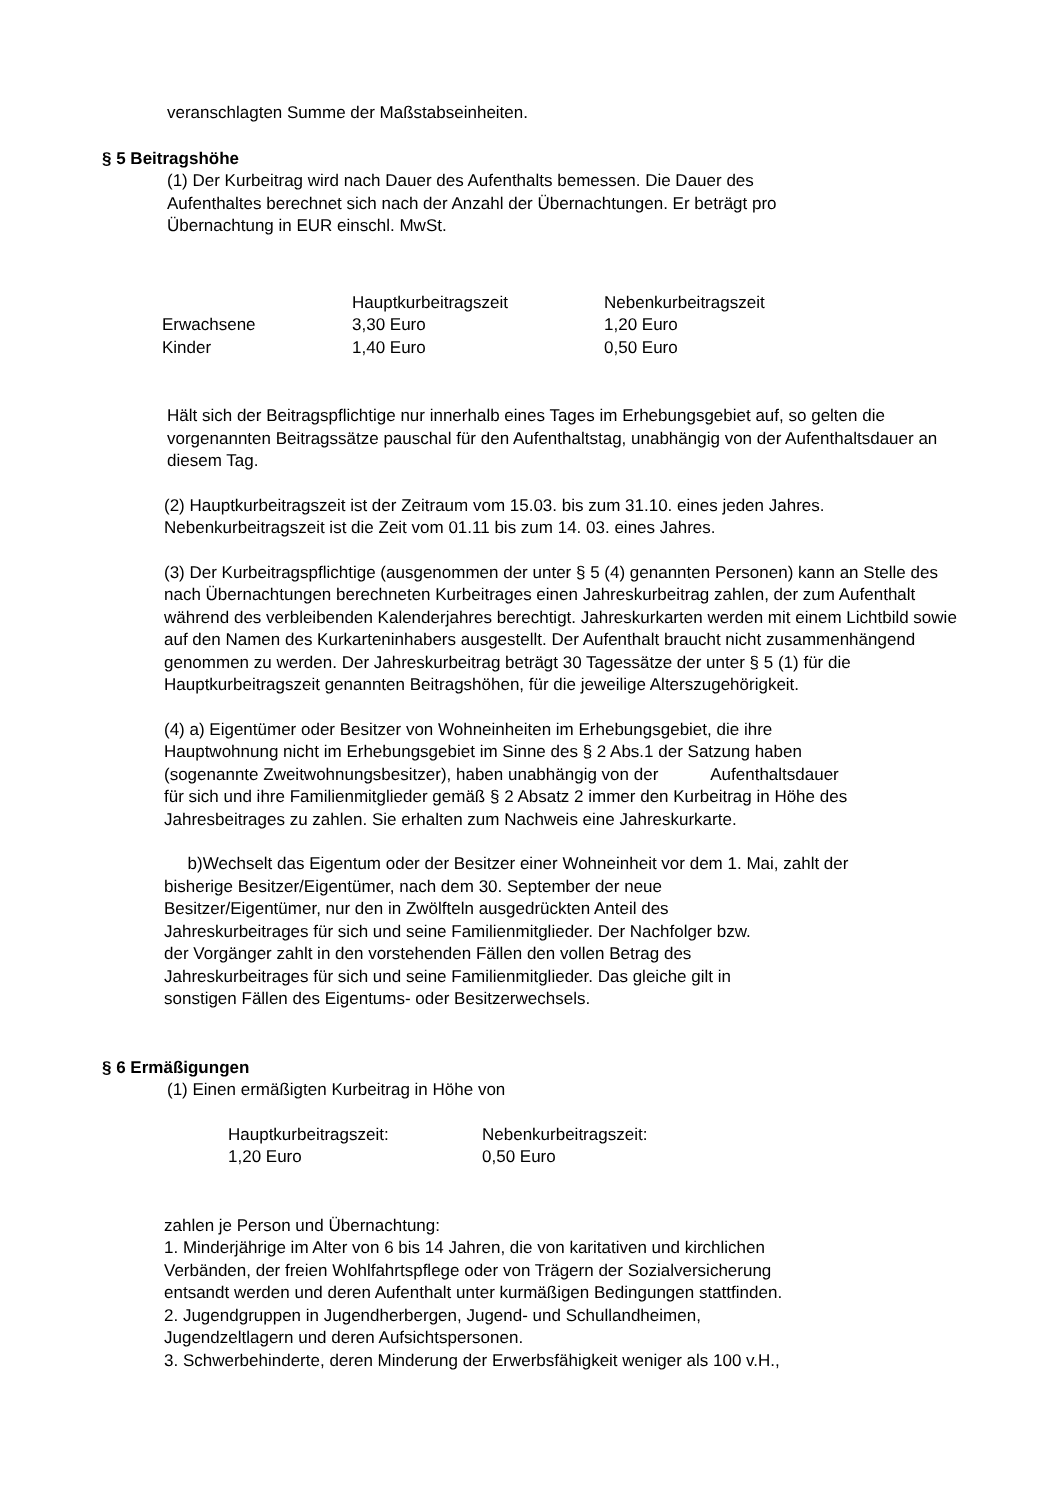veranschlagten Summe der Maßstabseinheiten.
§ 5 Beitragshöhe
(1) Der Kurbeitrag wird nach Dauer des Aufenthalts bemessen. Die Dauer des
Aufenthaltes berechnet sich nach der Anzahl der Übernachtungen. Er beträgt pro
Übernachtung in EUR einschl. MwSt.
| | Hauptkurbeitragszeit | Nebenkurbeitragszeit |
| Erwachsene | 3,30 Euro | 1,20 Euro |
| Kinder | 1,40 Euro | 0,50 Euro |
Hält sich der Beitragspflichtige nur innerhalb eines Tages im Erhebungsgebiet auf, so gelten die vorgenannten Beitragssätze pauschal für den Aufenthaltstag, unabhängig von der Aufenthaltsdauer an diesem Tag.
(2) Hauptkurbeitragszeit ist der Zeitraum vom 15.03. bis zum 31.10. eines jeden Jahres.
Nebenkurbeitragszeit ist die Zeit vom 01.11 bis zum 14. 03. eines Jahres.
(3) Der Kurbeitragspflichtige (ausgenommen der unter § 5 (4) genannten Personen) kann an Stelle des nach Übernachtungen berechneten Kurbeitrages einen Jahreskurbeitrag zahlen, der zum Aufenthalt während des verbleibenden Kalenderjahres berechtigt. Jahreskurkarten werden mit einem Lichtbild sowie auf den Namen des Kurkarteninhabers ausgestellt. Der Aufenthalt braucht nicht zusammenhängend genommen zu werden. Der Jahreskurbeitrag beträgt 30 Tagessätze der unter § 5 (1) für die Hauptkurbeitragszeit genannten Beitragshöhen, für die jeweilige Alterszugehörigkeit.
(4) a) Eigentümer oder Besitzer von Wohneinheiten im Erhebungsgebiet, die ihre
Hauptwohnung nicht im Erhebungsgebiet im Sinne des § 2 Abs.1 der Satzung haben
(sogenannte Zweitwohnungsbesitzer), haben unabhängig von der Aufenthaltsdauer
für sich und ihre Familienmitglieder gemäß § 2 Absatz 2 immer den Kurbeitrag in Höhe des
Jahresbeitrages zu zahlen. Sie erhalten zum Nachweis eine Jahreskurkarte.
b)Wechselt das Eigentum oder der Besitzer einer Wohneinheit vor dem 1. Mai, zahlt der
bisherige Besitzer/Eigentümer, nach dem 30. September der neue
Besitzer/Eigentümer, nur den in Zwölfteln ausgedrückten Anteil des
Jahreskurbeitrages für sich und seine Familienmitglieder. Der Nachfolger bzw.
der Vorgänger zahlt in den vorstehenden Fällen den vollen Betrag des
Jahreskurbeitrages für sich und seine Familienmitglieder. Das gleiche gilt in
sonstigen Fällen des Eigentums- oder Besitzerwechsels.
§ 6 Ermäßigungen
(1) Einen ermäßigten Kurbeitrag in Höhe von
| Hauptkurbeitragszeit: | Nebenkurbeitragszeit: |
| 1,20 Euro | 0,50 Euro |
zahlen je Person und Übernachtung:
1. Minderjährige im Alter von 6 bis 14 Jahren, die von karitativen und kirchlichen
Verbänden, der freien Wohlfahrtspflege oder von Trägern der Sozialversicherung
entsandt werden und deren Aufenthalt unter kurmäßigen Bedingungen stattfinden.
2. Jugendgruppen in Jugendherbergen, Jugend- und Schullandheimen,
Jugendzeltlagern und deren Aufsichtspersonen.
3. Schwerbehinderte, deren Minderung der Erwerbsfähigkeit weniger als 100 v.H.,